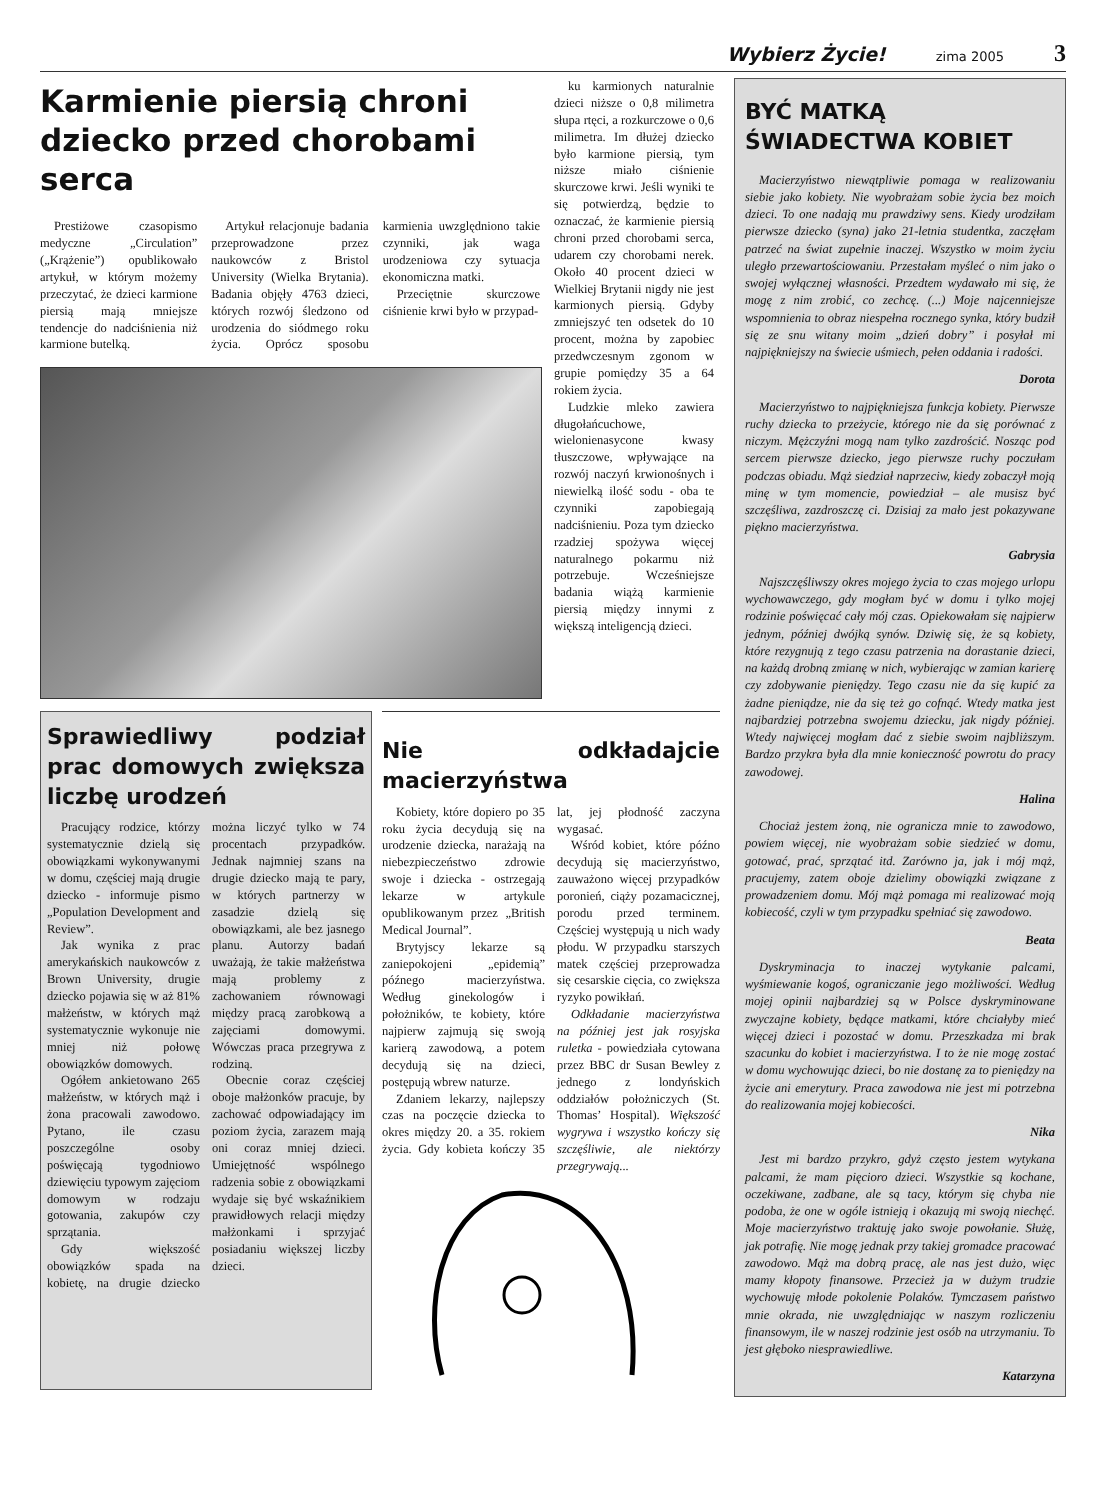Wybierz Życie! zima 2005 3
Karmienie piersią chroni dziecko przed chorobami serca
Prestiżowe czasopismo medyczne „Circulation” („Krążenie”) opublikowało artykuł, w którym możemy przeczytać, że dzieci karmione piersią mają mniejsze tendencje do nadciśnienia niż karmione butelką.
Artykuł relacjonuje badania przeprowadzone przez naukowców z Bristol University (Wielka Brytania). Badania objęły 4763 dzieci, których rozwój śledzono od urodzenia do siódmego roku życia. Oprócz sposobu karmienia uwzględniono takie czynniki, jak waga urodzeniowa czy sytuacja ekonomiczna matki.
Przeciętnie skurczowe ciśnienie krwi było w przypad-
ku karmionych naturalnie dzieci niższe o 0,8 milimetra słupa rtęci, a rozkurczowe o 0,6 milimetra. Im dłużej dziecko było karmione piersią, tym niższe miało ciśnienie skurczowe krwi. Jeśli wyniki te się potwierdzą, będzie to oznaczać, że karmienie piersią chroni przed chorobami serca, udarem czy chorobami nerek. Około 40 procent dzieci w Wielkiej Brytanii nigdy nie jest karmionych piersią. Gdyby zmniejszyć ten odsetek do 10 procent, można by zapobiec przedwczesnym zgonom w grupie pomiędzy 35 a 64 rokiem życia.
Ludzkie mleko zawiera długołańcuchowe, wielonienasycone kwasy tłuszczowe, wpływające na rozwój naczyń krwionośnych i niewielką ilość sodu - oba te czynniki zapobiegają nadciśnieniu. Poza tym dziecko rzadziej spożywa więcej naturalnego pokarmu niż potrzebuje. Wcześniejsze badania wiążą karmienie piersią między innymi z większą inteligencją dzieci.
Sprawiedliwy podział prac domowych zwiększa liczbę urodzeń
Pracujący rodzice, którzy systematycznie dzielą się obowiązkami wykonywanymi w domu, częściej mają drugie dziecko - informuje pismo „Population Development and Review”.
Jak wynika z prac amerykańskich naukowców z Brown University, drugie dziecko pojawia się w aż 81% małżeństw, w których mąż systematycznie wykonuje nie mniej niż połowę obowiązków domowych.
Ogółem ankietowano 265 małżeństw, w których mąż i żona pracowali zawodowo. Pytano, ile czasu poszczególne osoby poświęcają tygodniowo dziewięciu typowym zajęciom domowym w rodzaju gotowania, zakupów czy sprzątania.
Gdy większość obowiązków spada na kobietę, na drugie dziecko można liczyć tylko w 74 procentach przypadków. Jednak najmniej szans na drugie dziecko mają te pary, w których partnerzy w zasadzie dzielą się obowiązkami, ale bez jasnego planu. Autorzy badań uważają, że takie małżeństwa mają problemy z zachowaniem równowagi między pracą zarobkową a zajęciami domowymi. Wówczas praca przegrywa z rodziną.
Obecnie coraz częściej oboje małżonków pracuje, by zachować odpowiadający im poziom życia, zarazem mają oni coraz mniej dzieci. Umiejętność wspólnego radzenia sobie z obowiązkami wydaje się być wskaźnikiem prawidłowych relacji między małżonkami i sprzyjać posiadaniu większej liczby dzieci.
Nie odkładajcie macierzyństwa
Kobiety, które dopiero po 35 roku życia decydują się na urodzenie dziecka, narażają na niebezpieczeństwo zdrowie swoje i dziecka - ostrzegają lekarze w artykule opublikowanym przez „British Medical Journal”.
Brytyjscy lekarze są zaniepokojeni „epidemią” późnego macierzyństwa. Według ginekologów i położników, te kobiety, które najpierw zajmują się swoją karierą zawodową, a potem decydują się na dzieci, postępują wbrew naturze.
Zdaniem lekarzy, najlepszy czas na poczęcie dziecka to okres między 20. a 35. rokiem życia. Gdy kobieta kończy 35 lat, jej płodność zaczyna wygasać.
Wśród kobiet, które późno decydują się macierzyństwo, zauważono więcej przypadków poronień, ciąży pozamacicznej, porodu przed terminem. Częściej występują u nich wady płodu. W przypadku starszych matek częściej przeprowadza się cesarskie cięcia, co zwiększa ryzyko powikłań.
Odkładanie macierzyństwa na później jest jak rosyjska ruletka - powiedziała cytowana przez BBC dr Susan Bewley z jednego z londyńskich oddziałów położniczych (St. Thomas’ Hospital). Większość wygrywa i wszystko kończy się szczęśliwie, ale niektórzy przegrywają...
BYĆ MATKĄ
ŚWIADECTWA KOBIET
Macierzyństwo niewątpliwie pomaga w realizowaniu siebie jako kobiety. Nie wyobrażam sobie życia bez moich dzieci. To one nadają mu prawdziwy sens. Kiedy urodziłam pierwsze dziecko (syna) jako 21-letnia studentka, zaczęłam patrzeć na świat zupełnie inaczej. Wszystko w moim życiu uległo przewartościowaniu. Przestałam myśleć o nim jako o swojej wyłącznej własności. Przedtem wydawało mi się, że mogę z nim zrobić, co zechcę. (...) Moje najcenniejsze wspomnienia to obraz niespełna rocznego synka, który budził się ze snu witany moim „dzień dobry” i posyłał mi najpiękniejszy na świecie uśmiech, pełen oddania i radości.
Dorota
Macierzyństwo to najpiękniejsza funkcja kobiety. Pierwsze ruchy dziecka to przeżycie, którego nie da się porównać z niczym. Mężczyźni mogą nam tylko zazdrościć. Nosząc pod sercem pierwsze dziecko, jego pierwsze ruchy poczułam podczas obiadu. Mąż siedział naprzeciw, kiedy zobaczył moją minę w tym momencie, powiedział – ale musisz być szczęśliwa, zazdroszczę ci. Dzisiaj za mało jest pokazywane piękno macierzyństwa.
Gabrysia
Najszczęśliwszy okres mojego życia to czas mojego urlopu wychowawczego, gdy mogłam być w domu i tylko mojej rodzinie poświęcać cały mój czas. Opiekowałam się najpierw jednym, później dwójką synów. Dziwię się, że są kobiety, które rezygnują z tego czasu patrzenia na dorastanie dzieci, na każdą drobną zmianę w nich, wybierając w zamian karierę czy zdobywanie pieniędzy. Tego czasu nie da się kupić za żadne pieniądze, nie da się też go cofnąć. Wtedy matka jest najbardziej potrzebna swojemu dziecku, jak nigdy później. Wtedy najwięcej mogłam dać z siebie swoim najbliższym. Bardzo przykra była dla mnie konieczność powrotu do pracy zawodowej.
Halina
Chociaż jestem żoną, nie ogranicza mnie to zawodowo, powiem więcej, nie wyobrażam sobie siedzieć w domu, gotować, prać, sprzątać itd. Zarówno ja, jak i mój mąż, pracujemy, zatem oboje dzielimy obowiązki związane z prowadzeniem domu. Mój mąż pomaga mi realizować moją kobiecość, czyli w tym przypadku spełniać się zawodowo.
Beata
Dyskryminacja to inaczej wytykanie palcami, wyśmiewanie kogoś, ograniczanie jego możliwości. Według mojej opinii najbardziej są w Polsce dyskryminowane zwyczajne kobiety, będące matkami, które chciałyby mieć więcej dzieci i pozostać w domu. Przeszkadza mi brak szacunku do kobiet i macierzyństwa. I to że nie mogę zostać w domu wychowując dzieci, bo nie dostanę za to pieniędzy na życie ani emerytury. Praca zawodowa nie jest mi potrzebna do realizowania mojej kobiecości.
Nika
Jest mi bardzo przykro, gdyż często jestem wytykana palcami, że mam pięcioro dzieci. Wszystkie są kochane, oczekiwane, zadbane, ale są tacy, którym się chyba nie podoba, że one w ogóle istnieją i okazują mi swoją niechęć. Moje macierzyństwo traktuję jako swoje powołanie. Służę, jak potrafię. Nie mogę jednak przy takiej gromadce pracować zawodowo. Mąż ma dobrą pracę, ale nas jest dużo, więc mamy kłopoty finansowe. Przecież ja w dużym trudzie wychowuję młode pokolenie Polaków. Tymczasem państwo mnie okrada, nie uwzględniając w naszym rozliczeniu finansowym, ile w naszej rodzinie jest osób na utrzymaniu. To jest głęboko niesprawiedliwe.
Katarzyna